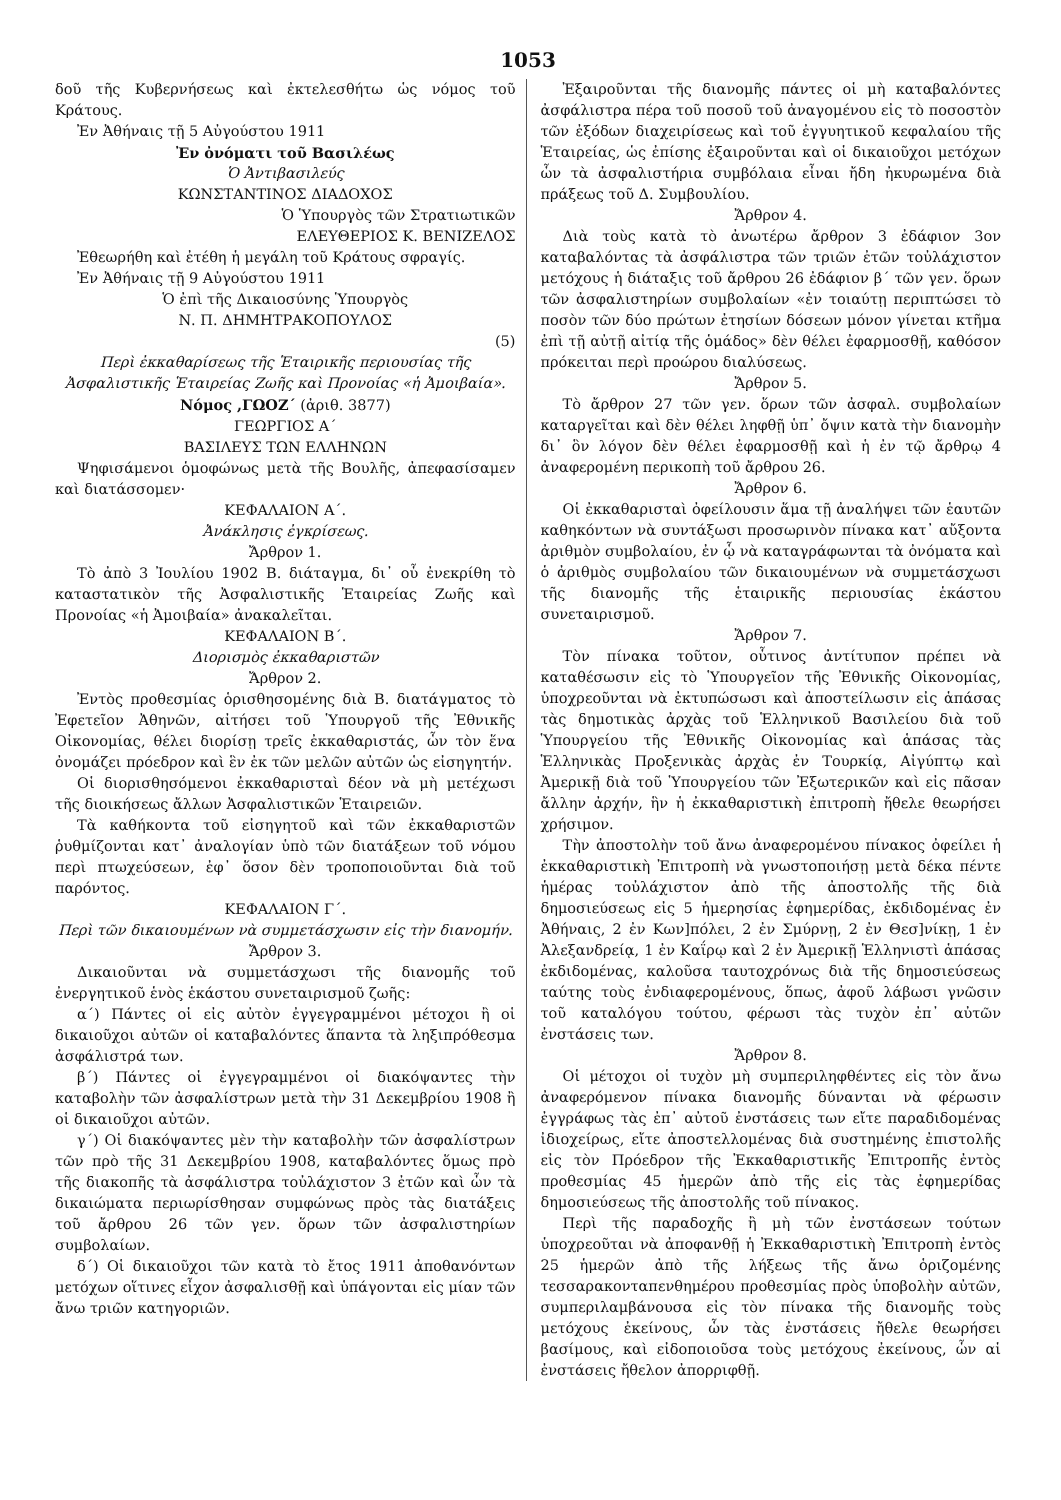1053
δοῦ τῆς Κυβερνήσεως καὶ ἐκτελεσθήτω ὡς νόμος τοῦ Κράτους.
Ἐν Ἀθήναις τῇ 5 Αὐγούστου 1911
Ἐν ὀνόματι τοῦ Βασιλέως
Ὁ Ἀντιβασιλεύς
ΚΩΝΣΤΑΝΤΙΝΟΣ ΔΙΑΔΟΧΟΣ
Ὁ Ὑπουργὸς τῶν Στρατιωτικῶν
ΕΛΕΥΘΕΡΙΟΣ Κ. ΒΕΝΙΖΕΛΟΣ
Ἐθεωρήθη καὶ ἐτέθη ἡ μεγάλη τοῦ Κράτους σφραγίς.
Ἐν Ἀθήναις τῇ 9 Αὐγούστου 1911
Ὁ ἐπὶ τῆς Δικαιοσύνης Ὑπουργὸς
Ν. Π. ΔΗΜΗΤΡΑΚΟΠΟΥΛΟΣ
(5)
Περὶ ἐκκαθαρίσεως τῆς Ἑταιρικῆς περιουσίας τῆς Ἀσφαλιστικῆς Ἑταιρείας Ζωῆς καὶ Προνοίας «ἡ Ἀμοιβαία».
Νόμος ,ΓΩΟΖ΄ (ἀριθ. 3877)
ΓΕΩΡΓΙΟΣ Α΄
ΒΑΣΙΛΕΥΣ ΤΩΝ ΕΛΛΗΝΩΝ
Ψηφισάμενοι ὁμοφώνως μετὰ τῆς Βουλῆς, ἀπεφασίσαμεν καὶ διατάσσομεν·
ΚΕΦΑΛΑΙΟΝ Α΄.
Ἀνάκλησις ἐγκρίσεως.
Ἄρθρον 1.
Τὸ ἀπὸ 3 Ἰουλίου 1902 Β. διάταγμα, δι᾽ οὗ ἐνεκρίθη τὸ καταστατικὸν τῆς Ἀσφαλιστικῆς Ἑταιρείας Ζωῆς καὶ Προνοίας «ἡ Ἀμοιβαία» ἀνακαλεῖται.
ΚΕΦΑΛΑΙΟΝ Β΄.
Διορισμὸς ἐκκαθαριστῶν
Ἄρθρον 2.
Ἐντὸς προθεσμίας ὁρισθησομένης διὰ Β. διατάγματος τὸ Ἐφετεῖον Ἀθηνῶν, αἰτήσει τοῦ Ὑπουργοῦ τῆς Ἐθνικῆς Οἰκονομίας, θέλει διορίσῃ τρεῖς ἐκκαθαριστάς, ὧν τὸν ἕνα ὀνομάζει πρόεδρον καὶ ἓν ἐκ τῶν μελῶν αὐτῶν ὡς εἰσηγητήν.
Οἱ διορισθησόμενοι ἐκκαθαρισταὶ δέον νὰ μὴ μετέχωσι τῆς διοικήσεως ἄλλων Ἀσφαλιστικῶν Ἑταιρειῶν.
Τὰ καθήκοντα τοῦ εἰσηγητοῦ καὶ τῶν ἐκκαθαριστῶν ῥυθμίζονται κατ᾽ ἀναλογίαν ὑπὸ τῶν διατάξεων τοῦ νόμου περὶ πτωχεύσεων, ἐφ᾽ ὅσον δὲν τροποποιοῦνται διὰ τοῦ παρόντος.
ΚΕΦΑΛΑΙΟΝ Γ΄.
Περὶ τῶν δικαιουμένων νὰ συμμετάσχωσιν εἰς τὴν διανομήν.
Ἄρθρον 3.
Δικαιοῦνται νὰ συμμετάσχωσι τῆς διανομῆς τοῦ ἐνεργητικοῦ ἑνὸς ἑκάστου συνεταιρισμοῦ ζωῆς:
α΄) Πάντες οἱ εἰς αὐτὸν ἐγγεγραμμένοι μέτοχοι ἢ οἱ δικαιοῦχοι αὐτῶν οἱ καταβαλόντες ἅπαντα τὰ ληξιπρόθεσμα ἀσφάλιστρά των.
β΄) Πάντες οἱ ἐγγεγραμμένοι οἱ διακόψαντες τὴν καταβολὴν τῶν ἀσφαλίστρων μετὰ τὴν 31 Δεκεμβρίου 1908 ἢ οἱ δικαιοῦχοι αὐτῶν.
γ΄) Οἱ διακόψαντες μὲν τὴν καταβολὴν τῶν ἀσφαλίστρων τῶν πρὸ τῆς 31 Δεκεμβρίου 1908, καταβαλόντες ὅμως πρὸ τῆς διακοπῆς τὰ ἀσφάλιστρα τοὐλάχιστον 3 ἐτῶν καὶ ὧν τὰ δικαιώματα περιωρίσθησαν συμφώνως πρὸς τὰς διατάξεις τοῦ ἄρθρου 26 τῶν γεν. ὅρων τῶν ἀσφαλιστηρίων συμβολαίων.
δ΄) Οἱ δικαιοῦχοι τῶν κατὰ τὸ ἔτος 1911 ἀποθανόντων μετόχων οἵτινες εἶχον ἀσφαλισθῇ καὶ ὑπάγονται εἰς μίαν τῶν ἄνω τριῶν κατηγοριῶν.
Ἐξαιροῦνται τῆς διανομῆς πάντες οἱ μὴ καταβαλόντες ἀσφάλιστρα πέρα τοῦ ποσοῦ τοῦ ἀναγομένου εἰς τὸ ποσοστὸν τῶν ἐξόδων διαχειρίσεως καὶ τοῦ ἐγγυητικοῦ κεφαλαίου τῆς Ἑταιρείας, ὡς ἐπίσης ἐξαιροῦνται καὶ οἱ δικαιοῦχοι μετόχων ὧν τὰ ἀσφαλιστήρια συμβόλαια εἶναι ἤδη ἠκυρωμένα διὰ πράξεως τοῦ Δ. Συμβουλίου.
Ἄρθρον 4.
Διὰ τοὺς κατὰ τὸ ἀνωτέρω ἄρθρον 3 ἐδάφιον 3ον καταβαλόντας τὰ ἀσφάλιστρα τῶν τριῶν ἐτῶν τοὐλάχιστον μετόχους ἡ διάταξις τοῦ ἄρθρου 26 ἐδάφιον β΄ τῶν γεν. ὅρων τῶν ἀσφαλιστηρίων συμβολαίων «ἐν τοιαύτῃ περιπτώσει τὸ ποσὸν τῶν δύο πρώτων ἐτησίων δόσεων μόνον γίνεται κτῆμα ἐπὶ τῇ αὐτῇ αἰτίᾳ τῆς ὁμάδος» δὲν θέλει ἐφαρμοσθῇ, καθόσον πρόκειται περὶ προώρου διαλύσεως.
Ἄρθρον 5.
Τὸ ἄρθρον 27 τῶν γεν. ὅρων τῶν ἀσφαλ. συμβολαίων καταργεῖται καὶ δὲν θέλει ληφθῇ ὑπ᾽ ὄψιν κατὰ τὴν διανομὴν δι᾽ ὃν λόγον δὲν θέλει ἐφαρμοσθῇ καὶ ἡ ἐν τῷ ἄρθρῳ 4 ἀναφερομένη περικοπὴ τοῦ ἄρθρου 26.
Ἄρθρον 6.
Οἱ ἐκκαθαρισταὶ ὀφείλουσιν ἅμα τῇ ἀναλήψει τῶν ἑαυτῶν καθηκόντων νὰ συντάξωσι προσωρινὸν πίνακα κατ᾽ αὔξοντα ἀριθμὸν συμβολαίου, ἐν ᾧ νὰ καταγράφωνται τὰ ὀνόματα καὶ ὁ ἀριθμὸς συμβολαίου τῶν δικαιουμένων νὰ συμμετάσχωσι τῆς διανομῆς τῆς ἑταιρικῆς περιουσίας ἑκάστου συνεταιρισμοῦ.
Ἄρθρον 7.
Τὸν πίνακα τοῦτον, οὗτινος ἀντίτυπον πρέπει νὰ καταθέσωσιν εἰς τὸ Ὑπουργεῖον τῆς Ἐθνικῆς Οἰκονομίας, ὑποχρεοῦνται νὰ ἐκτυπώσωσι καὶ ἀποστείλωσιν εἰς ἁπάσας τὰς δημοτικὰς ἀρχὰς τοῦ Ἑλληνικοῦ Βασιλείου διὰ τοῦ Ὑπουργείου τῆς Ἐθνικῆς Οἰκονομίας καὶ ἁπάσας τὰς Ἑλληνικὰς Προξενικὰς ἀρχὰς ἐν Τουρκίᾳ, Αἰγύπτῳ καὶ Ἀμερικῇ διὰ τοῦ Ὑπουργείου τῶν Ἐξωτερικῶν καὶ εἰς πᾶσαν ἄλλην ἀρχήν, ἣν ἡ ἐκκαθαριστικὴ ἐπιτροπὴ ἤθελε θεωρήσει χρήσιμον.
Τὴν ἀποστολὴν τοῦ ἄνω ἀναφερομένου πίνακος ὀφείλει ἡ ἐκκαθαριστικὴ Ἐπιτροπὴ νὰ γνωστοποιήσῃ μετὰ δέκα πέντε ἡμέρας τοὐλάχιστον ἀπὸ τῆς ἀποστολῆς τῆς διὰ δημοσιεύσεως εἰς 5 ἡμερησίας ἐφημερίδας, ἐκδιδομένας ἐν Ἀθήναις, 2 ἐν Κων]πόλει, 2 ἐν Σμύρνῃ, 2 ἐν Θεσ]νίκῃ, 1 ἐν Ἀλεξανδρείᾳ, 1 ἐν Καΐρῳ καὶ 2 ἐν Ἀμερικῇ Ἑλληνιστὶ ἁπάσας ἐκδιδομένας, καλοῦσα ταυτοχρόνως διὰ τῆς δημοσιεύσεως ταύτης τοὺς ἐνδιαφερομένους, ὅπως, ἀφοῦ λάβωσι γνῶσιν τοῦ καταλόγου τούτου, φέρωσι τὰς τυχὸν ἐπ᾽ αὐτῶν ἐνστάσεις των.
Ἄρθρον 8.
Οἱ μέτοχοι οἱ τυχὸν μὴ συμπεριληφθέντες εἰς τὸν ἄνω ἀναφερόμενον πίνακα διανομῆς δύνανται νὰ φέρωσιν ἐγγράφως τὰς ἐπ᾽ αὐτοῦ ἐνστάσεις των εἴτε παραδιδομένας ἰδιοχείρως, εἴτε ἀποστελλομένας διὰ συστημένης ἐπιστολῆς εἰς τὸν Πρόεδρον τῆς Ἐκκαθαριστικῆς Ἐπιτροπῆς ἐντὸς προθεσμίας 45 ἡμερῶν ἀπὸ τῆς εἰς τὰς ἐφημερίδας δημοσιεύσεως τῆς ἀποστολῆς τοῦ πίνακος.
Περὶ τῆς παραδοχῆς ἢ μὴ τῶν ἐνστάσεων τούτων ὑποχρεοῦται νὰ ἀποφανθῇ ἡ Ἐκκαθαριστικὴ Ἐπιτροπὴ ἐντὸς 25 ἡμερῶν ἀπὸ τῆς λήξεως τῆς ἄνω ὁριζομένης τεσσαρακονταπενθημέρου προθεσμίας πρὸς ὑποβολὴν αὐτῶν, συμπεριλαμβάνουσα εἰς τὸν πίνακα τῆς διανομῆς τοὺς μετόχους ἐκείνους, ὧν τὰς ἐνστάσεις ἤθελε θεωρήσει βασίμους, καὶ εἰδοποιοῦσα τοὺς μετόχους ἐκείνους, ὧν αἱ ἐνστάσεις ἤθελον ἀπορριφθῇ.